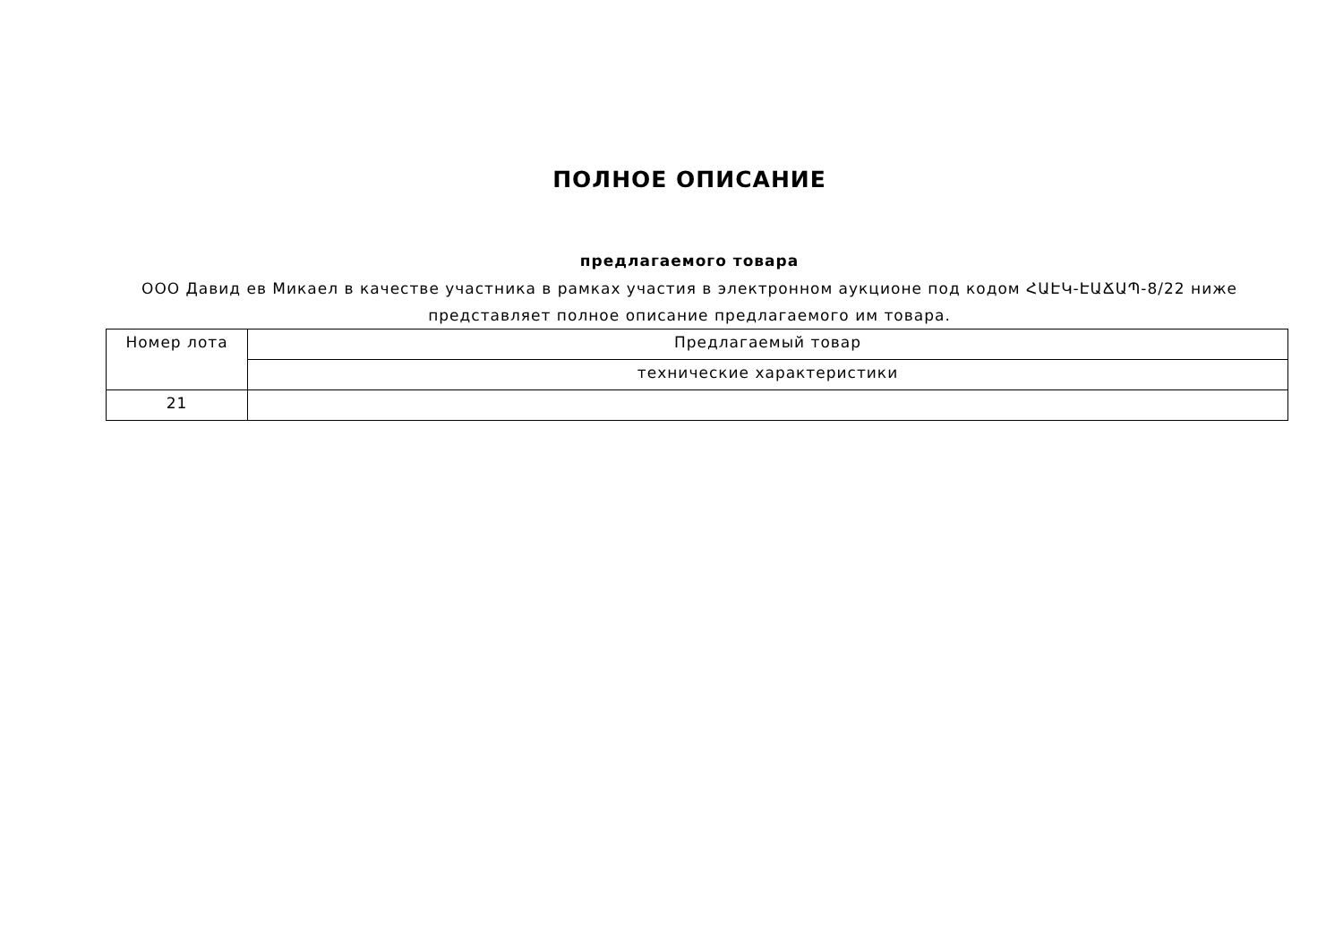ПОЛНОЕ ОПИСАНИЕ
предлагаемого товара
ООО Давид ев Микаел в качестве участника в рамках участия в электронном аукционе под кодом ՀԱԷԿ-ԷԱՃԱՊ-8/22 ниже представляет полное описание предлагаемого им товара.
| Номер лота | Предлагаемый товар |
| --- | --- |
| | технические характеристики |
| 21 | |